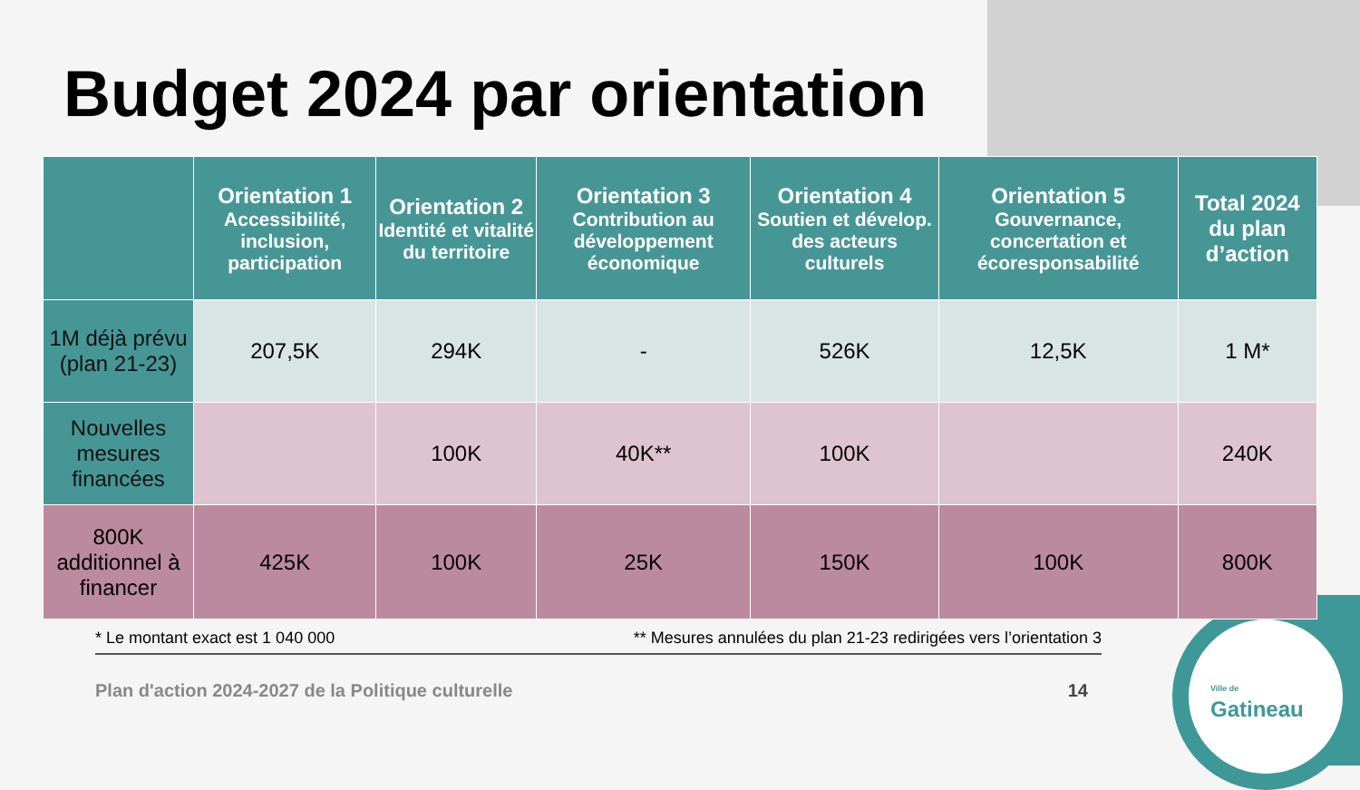Budget 2024 par orientation
| | Orientation 1 Accessibilité, inclusion, participation | Orientation 2 Identité et vitalité du territoire | Orientation 3 Contribution au développement économique | Orientation 4 Soutien et dévelop. des acteurs culturels | Orientation 5 Gouvernance, concertation et écoresponsabilité | Total 2024 du plan d’action |
| --- | --- | --- | --- | --- | --- | --- |
| 1M déjà prévu (plan 21-23) | 207,5K | 294K | - | 526K | 12,5K | 1 M* |
| Nouvelles mesures financées | | 100K | 40K** | 100K | | 240K |
| 800K additionnel à financer | 425K | 100K | 25K | 150K | 100K | 800K |
* Le montant exact est 1 040 000 ** Mesures annulées du plan 21-23 redirigées vers l’orientation 3
Plan d'action 2024-2027 de la Politique culturelle 14
Ville de
Gatineau